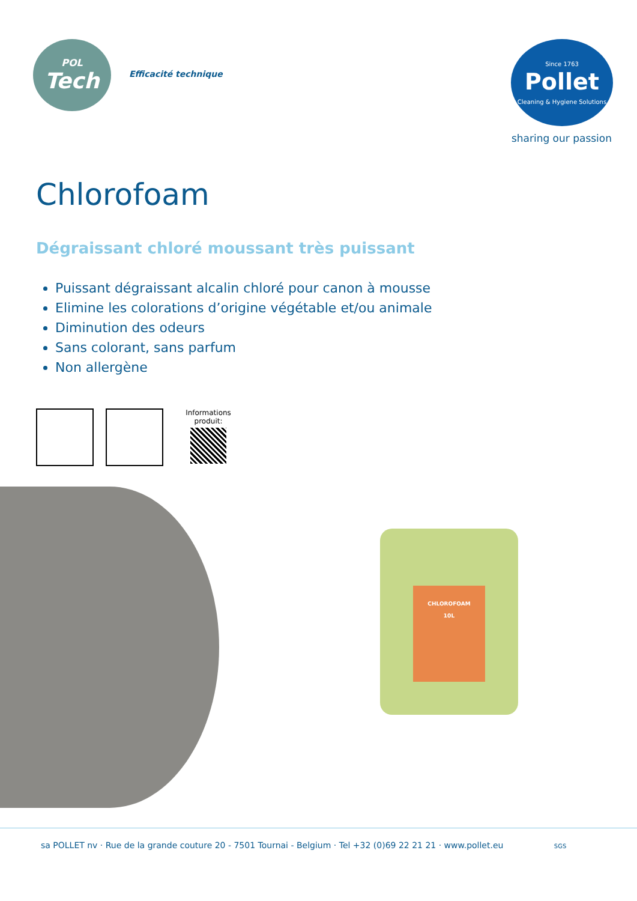POL
Tech
Efficacité technique
Since 1763
Pollet
Cleaning & Hygiene Solutions
sharing our passion
Chlorofoam
Dégraissant chloré moussant très puissant
Puissant dégraissant alcalin chloré pour canon à mousse
Elimine les colorations d’origine végétable et/ou animale
Diminution des odeurs
Sans colorant, sans parfum
Non allergène
Informations produit:
CHLOROFOAM
10L
sa POLLET nv · Rue de la grande couture 20 - 7501 Tournai - Belgium · Tel +32 (0)69 22 21 21 · www.pollet.eu SGS